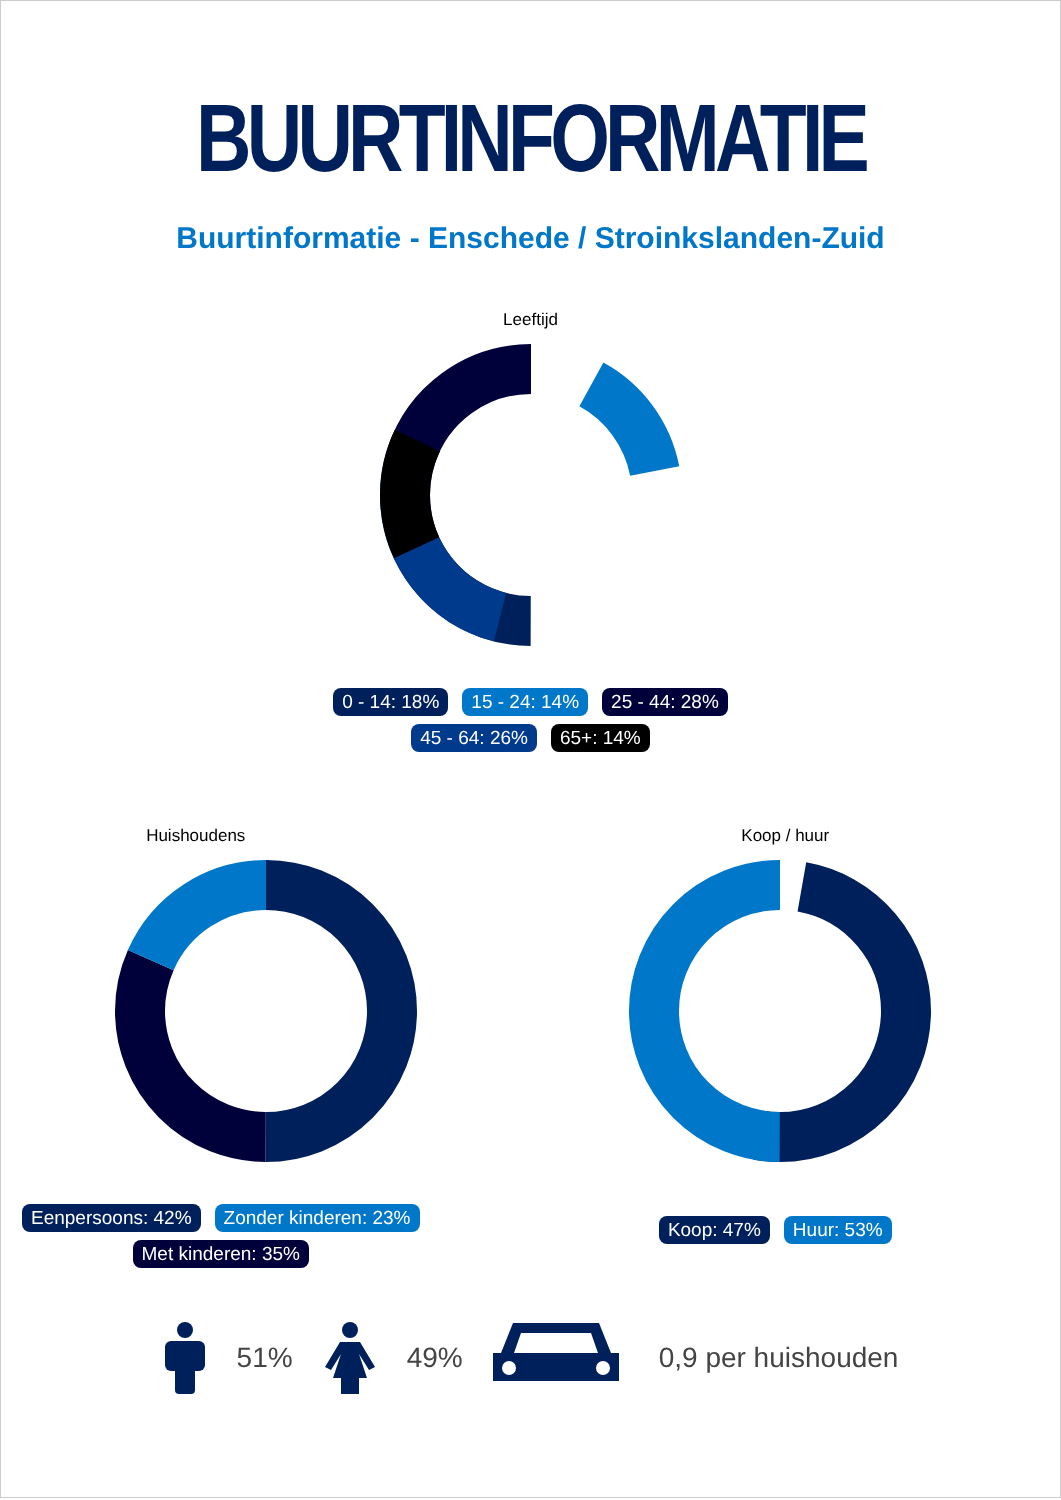BUURTINFORMATIE
Buurtinformatie - Enschede / Stroinkslanden-Zuid
Leeftijd
0 - 14: 18% 15 - 24: 14% 25 - 44: 28%
45 - 64: 26% 65+: 14%
Huishoudens
Eenpersoons: 42% Zonder kinderen: 23%
Met kinderen: 35%
Koop / huur
Koop: 47% Huur: 53%
51% 49% 0,9 per huishouden